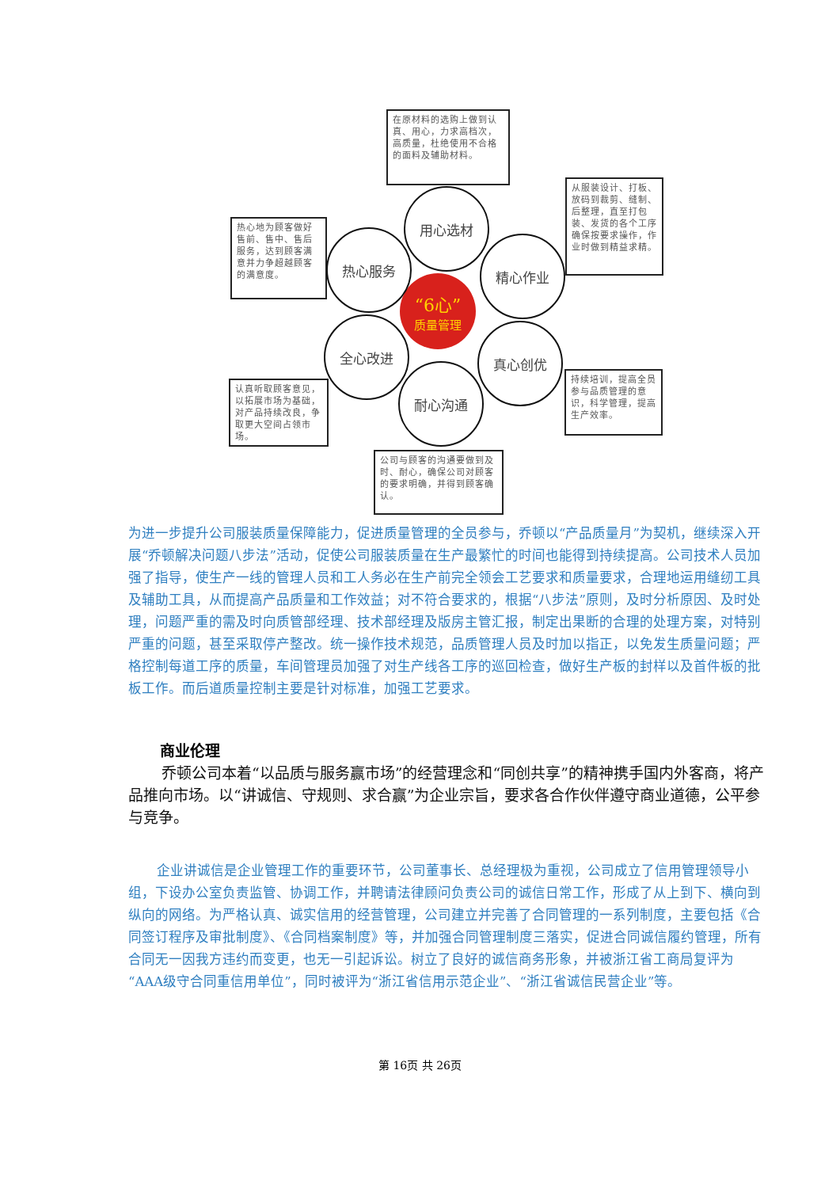在原材料的选购上做到认真、用心，力求高档次，高质量，杜绝使用不合格的面料及辅助材料。
从服装设计、打板、放码到裁剪、缝制、后整理，直至打包装、发货的各个工序确保按要求操作，作业时做到精益求精。
热心地为顾客做好售前、售中、售后服务，达到顾客满意并力争超越顾客的满意度。
认真听取顾客意见，以拓展市场为基础，对产品持续改良，争取更大空间占领市场。
持续培训，提高全员参与品质管理的意识，科学管理，提高生产效率。
公司与顾客的沟通要做到及时、耐心，确保公司对顾客的要求明确，并得到顾客确认。
“6心”
质量管理
用心选材
精心作业
热心服务
全心改进 真心创优
耐心沟通
为进一步提升公司服装质量保障能力，促进质量管理的全员参与，乔顿以“产品质量月”为契机，继续深入开展“乔顿解决问题八步法”活动，促使公司服装质量在生产最繁忙的时间也能得到持续提高。公司技术人员加强了指导，使生产一线的管理人员和工人务必在生产前完全领会工艺要求和质量要求，合理地运用缝纫工具及辅助工具，从而提高产品质量和工作效益；对不符合要求的，根据“八步法”原则，及时分析原因、及时处理，问题严重的需及时向质管部经理、技术部经理及版房主管汇报，制定出果断的合理的处理方案，对特别严重的问题，甚至采取停产整改。统一操作技术规范，品质管理人员及时加以指正，以免发生质量问题；严格控制每道工序的质量，车间管理员加强了对生产线各工序的巡回检查，做好生产板的封样以及首件板的批板工作。而后道质量控制主要是针对标准，加强工艺要求。
商业伦理
乔顿公司本着“以品质与服务赢市场”的经营理念和“同创共享”的精神携手国内外客商，将产品推向市场。以“讲诚信、守规则、求合赢”为企业宗旨，要求各合作伙伴遵守商业道德，公平参与竞争。
企业讲诚信是企业管理工作的重要环节，公司董事长、总经理极为重视，公司成立了信用管理领导小组，下设办公室负责监管、协调工作，并聘请法律顾问负责公司的诚信日常工作，形成了从上到下、横向到纵向的网络。为严格认真、诚实信用的经营管理，公司建立并完善了合同管理的一系列制度，主要包括《合同签订程序及审批制度》、《合同档案制度》等，并加强合同管理制度三落实，促进合同诚信履约管理，所有合同无一因我方违约而变更，也无一引起诉讼。树立了良好的诚信商务形象，并被浙江省工商局复评为“AAA级守合同重信用单位”，同时被评为“浙江省信用示范企业”、“浙江省诚信民营企业”等。
第 16页 共 26页